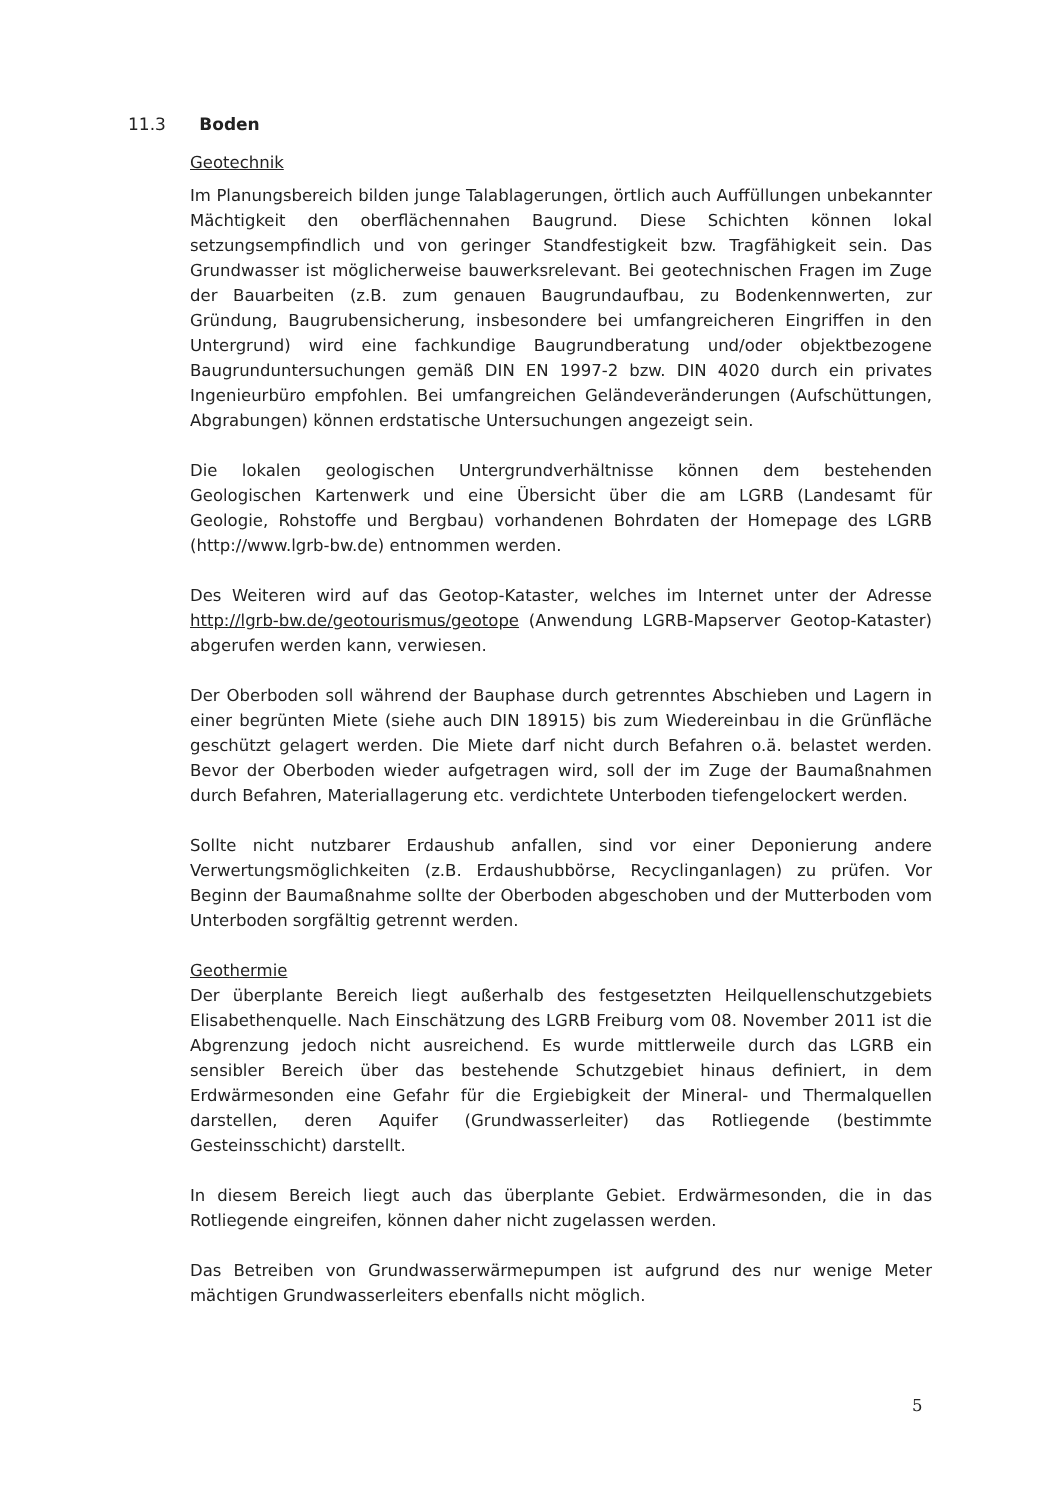11.3 Boden
Geotechnik
Im Planungsbereich bilden junge Talablagerungen, örtlich auch Auffüllungen unbekannter Mächtigkeit den oberflächennahen Baugrund. Diese Schichten können lokal setzungsempfindlich und von geringer Standfestigkeit bzw. Tragfähigkeit sein. Das Grundwasser ist möglicherweise bauwerksrelevant. Bei geotechnischen Fragen im Zuge der Bauarbeiten (z.B. zum genauen Baugrundaufbau, zu Bodenkennwerten, zur Gründung, Baugrubensicherung, insbesondere bei umfangreicheren Eingriffen in den Untergrund) wird eine fachkundige Baugrundberatung und/oder objektbezogene Baugrunduntersuchungen gemäß DIN EN 1997-2 bzw. DIN 4020 durch ein privates Ingenieurbüro empfohlen. Bei umfangreichen Geländeveränderungen (Aufschüttungen, Abgrabungen) können erdstatische Untersuchungen angezeigt sein.
Die lokalen geologischen Untergrundverhältnisse können dem bestehenden Geologischen Kartenwerk und eine Übersicht über die am LGRB (Landesamt für Geologie, Rohstoffe und Bergbau) vorhandenen Bohrdaten der Homepage des LGRB (http://www.lgrb-bw.de) entnommen werden.
Des Weiteren wird auf das Geotop-Kataster, welches im Internet unter der Adresse http://lgrb-bw.de/geotourismus/geotope (Anwendung LGRB-Mapserver Geotop-Kataster) abgerufen werden kann, verwiesen.
Der Oberboden soll während der Bauphase durch getrenntes Abschieben und Lagern in einer begrünten Miete (siehe auch DIN 18915) bis zum Wiedereinbau in die Grünfläche geschützt gelagert werden. Die Miete darf nicht durch Befahren o.ä. belastet werden. Bevor der Oberboden wieder aufgetragen wird, soll der im Zuge der Baumaßnahmen durch Befahren, Materiallagerung etc. verdichtete Unterboden tiefengelockert werden.
Sollte nicht nutzbarer Erdaushub anfallen, sind vor einer Deponierung andere Verwertungsmöglichkeiten (z.B. Erdaushubbörse, Recyclinganlagen) zu prüfen. Vor Beginn der Baumaßnahme sollte der Oberboden abgeschoben und der Mutterboden vom Unterboden sorgfältig getrennt werden.
Geothermie
Der überplante Bereich liegt außerhalb des festgesetzten Heilquellenschutzgebiets Elisabethenquelle. Nach Einschätzung des LGRB Freiburg vom 08. November 2011 ist die Abgrenzung jedoch nicht ausreichend. Es wurde mittlerweile durch das LGRB ein sensibler Bereich über das bestehende Schutzgebiet hinaus definiert, in dem Erdwärmesonden eine Gefahr für die Ergiebigkeit der Mineral- und Thermalquellen darstellen, deren Aquifer (Grundwasserleiter) das Rotliegende (bestimmte Gesteinsschicht) darstellt.
In diesem Bereich liegt auch das überplante Gebiet. Erdwärmesonden, die in das Rotliegende eingreifen, können daher nicht zugelassen werden.
Das Betreiben von Grundwasserwärmepumpen ist aufgrund des nur wenige Meter mächtigen Grundwasserleiters ebenfalls nicht möglich.
5